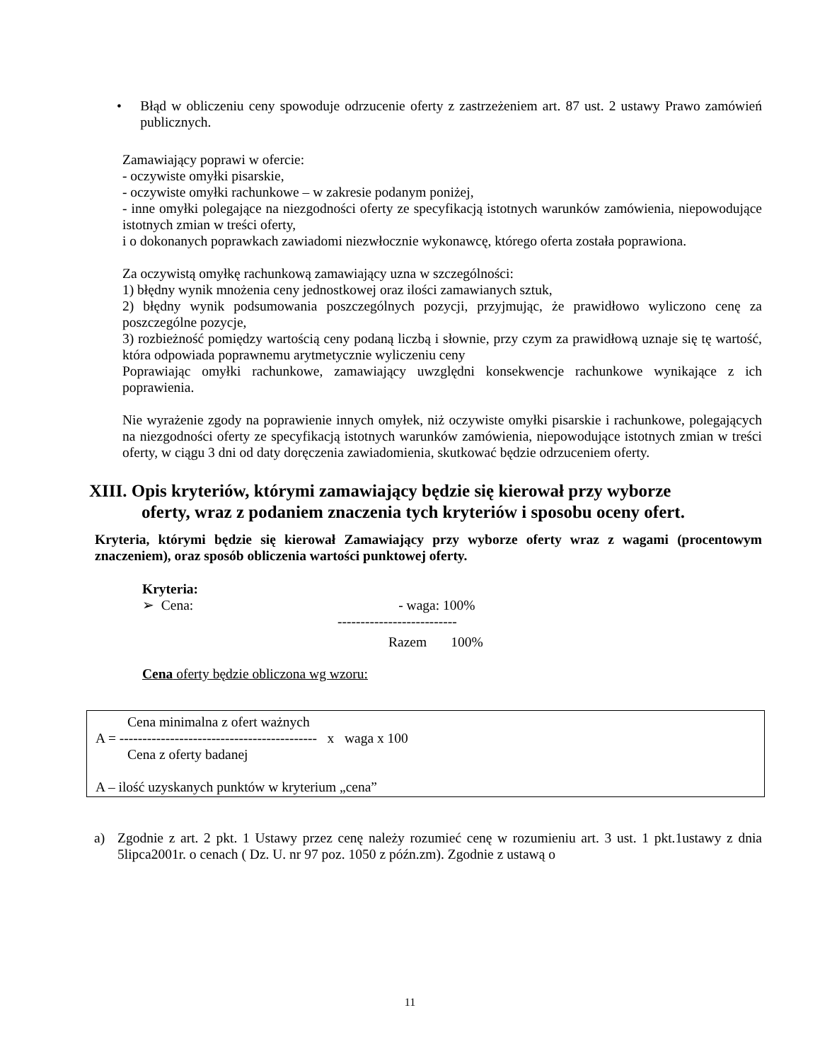• Błąd w obliczeniu ceny spowoduje odrzucenie oferty z zastrzeżeniem art. 87 ust. 2 ustawy Prawo zamówień publicznych.
Zamawiający poprawi w ofercie:
- oczywiste omyłki pisarskie,
- oczywiste omyłki rachunkowe – w zakresie podanym poniżej,
- inne omyłki polegające na niezgodności oferty ze specyfikacją istotnych warunków zamówienia, niepowodujące istotnych zmian w treści oferty,
i o dokonanych poprawkach zawiadomi niezwłocznie wykonawcę, którego oferta została poprawiona.
Za oczywistą omyłkę rachunkową zamawiający uzna w szczególności:
1) błędny wynik mnożenia ceny jednostkowej oraz ilości zamawianych sztuk,
2) błędny wynik podsumowania poszczególnych pozycji, przyjmując, że prawidłowo wyliczono cenę za poszczególne pozycje,
3) rozbieżność pomiędzy wartością ceny podaną liczbą i słownie, przy czym za prawidłową uznaje się tę wartość, która odpowiada poprawnemu arytmetycznie wyliczeniu ceny
Poprawiając omyłki rachunkowe, zamawiający uwzględni konsekwencje rachunkowe wynikające z ich poprawienia.
Nie wyrażenie zgody na poprawienie innych omyłek, niż oczywiste omyłki pisarskie i rachunkowe, polegających na niezgodności oferty ze specyfikacją istotnych warunków zamówienia, niepowodujące istotnych zmian w treści oferty, w ciągu 3 dni od daty doręczenia zawiadomienia, skutkować będzie odrzuceniem oferty.
XIII. Opis kryteriów, którymi zamawiający będzie się kierował przy wyborze
oferty, wraz z podaniem znaczenia tych kryteriów i sposobu oceny ofert.
Kryteria, którymi będzie się kierował Zamawiający przy wyborze oferty wraz z wagami (procentowym znaczeniem), oraz sposób obliczenia wartości punktowej oferty.
Kryteria:
➢ Cena: - waga: 100%
--------------------------
Razem 100%
Cena oferty będzie obliczona wg wzoru:
Cena minimalna z ofert ważnych
A = ------------------------------------------- x waga x 100
Cena z oferty badanej
A – ilość uzyskanych punktów w kryterium „cena”
a) Zgodnie z art. 2 pkt. 1 Ustawy przez cenę należy rozumieć cenę w rozumieniu art. 3 ust. 1 pkt.1ustawy z dnia 5lipca2001r. o cenach ( Dz. U. nr 97 poz. 1050 z późn.zm). Zgodnie z ustawą o
11